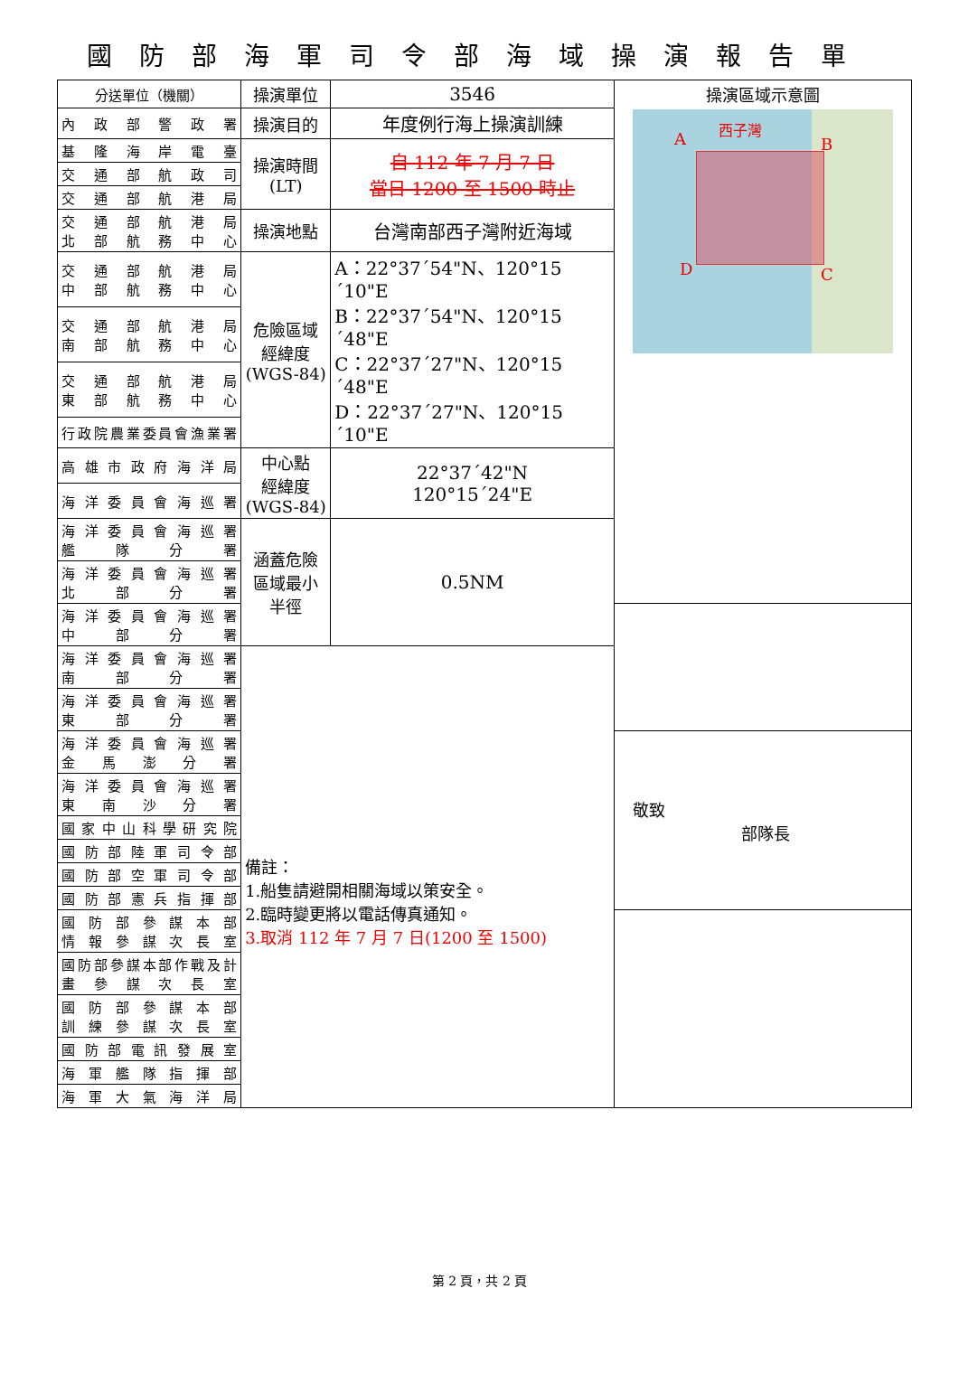國防部海軍司令部海域操演報告單
| 分送單位（機關） | 操演單位 | 3546 | 操演區域示意圖 A 西子灣 B C D |
| 內政部警政署 | 操演目的 | 年度例行海上操演訓練 | |
| 基隆海岸電臺 | 操演時間 (LT) | 自 112 年 7 月 7 日 當日 1200 至 1500 時止 | |
| 交通部航政司 | | | |
| 交通部航港局 | | | |
| 交通部航港局 北部航務中心 | 操演地點 | 台灣南部西子灣附近海域 | |
| 交通部航港局 中部航務中心 | 危險區域 經緯度 (WGS-84) | A：22°37´54"N、120°15´10"E B：22°37´54"N、120°15´48"E C：22°37´27"N、120°15´48"E D：22°37´27"N、120°15´10"E | |
| 交通部航港局 南部航務中心 | | | |
| 交通部航港局 東部航務中心 | | | |
| 行政院農業委員會漁業署 | | | |
| 高雄市政府海洋局 | 中心點 經緯度 (WGS-84) | 22°37´42"N 120°15´24"E | |
| 海洋委員會海巡署 | | | |
| 海洋委員會海巡署 艦隊分署 | 涵蓋危險 區域最小 半徑 | 0.5NM | |
| 海洋委員會海巡署 北部分署 | | | |
| 海洋委員會海巡署 中部分署 | | | |
| 海洋委員會海巡署 南部分署 | 備註： 1.船隻請避開相關海域以策安全。 2.臨時變更將以電話傳真通知。 3.取消 112 年 7 月 7 日(1200 至 1500) | | |
| 海洋委員會海巡署 東部分署 | | | |
| 海洋委員會海巡署 金馬澎分署 | | | 敬致 部隊長 |
| 海洋委員會海巡署 東南沙分署 | | | |
| 國家中山科學研究院 | | | |
| 國防部陸軍司令部 | | | |
| 國防部空軍司令部 | | | |
| 國防部憲兵指揮部 | | | |
| 國防部參謀本部 情報參謀次長室 | | | |
| 國防部參謀本部作戰及計 畫參謀次長室 | | | |
| 國防部參謀本部 訓練參謀次長室 | | | |
| 國防部電訊發展室 | | | |
| 海軍艦隊指揮部 | | | |
| 海軍大氣海洋局 | | | |
第 2 頁，共 2 頁